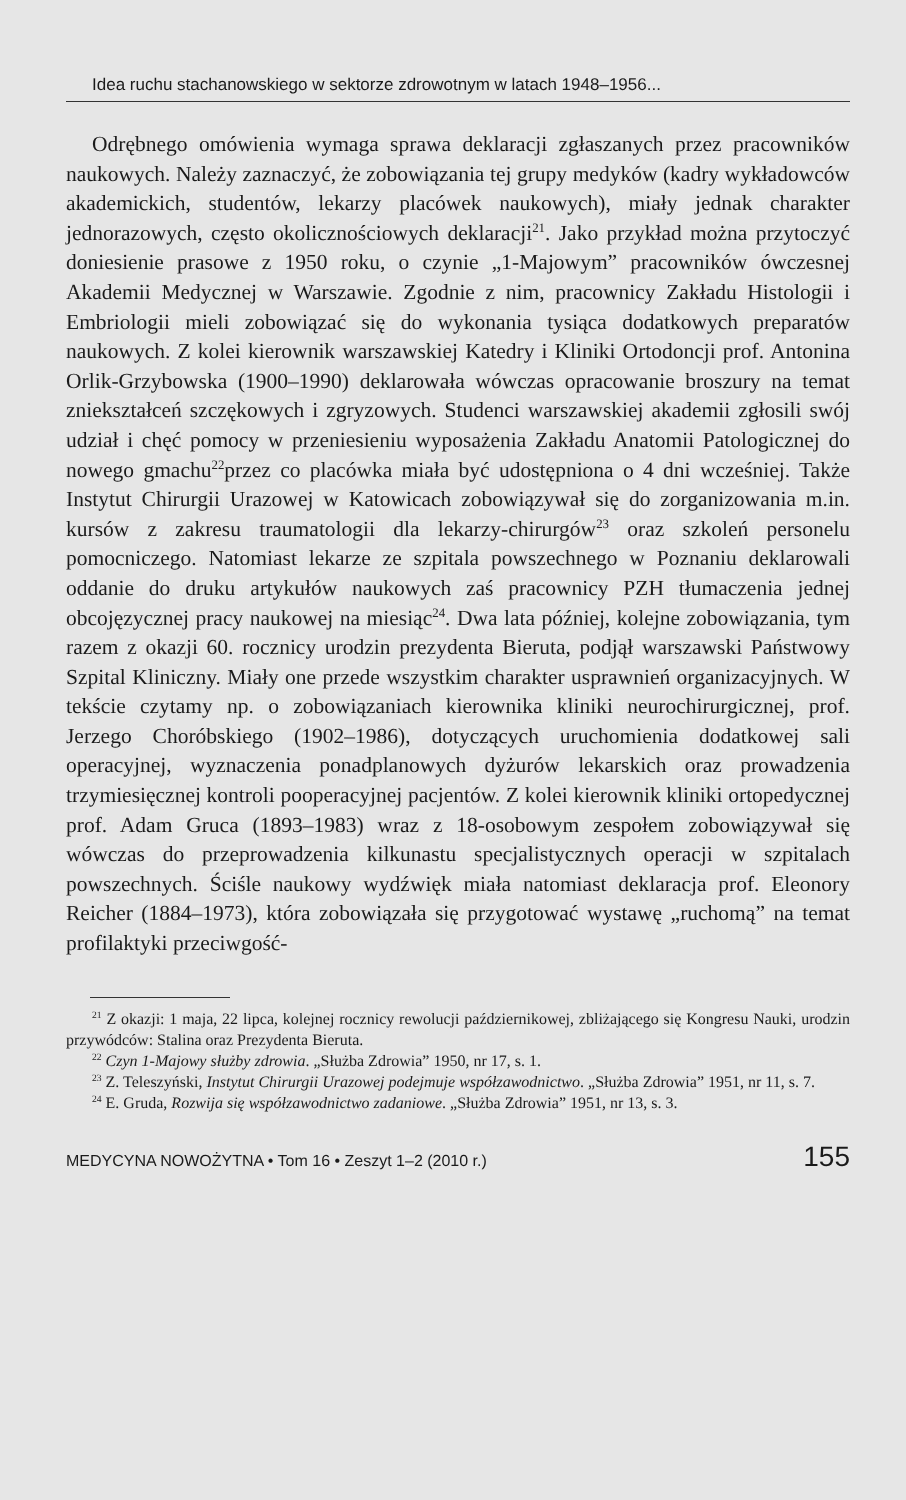Idea ruchu stachanowskiego w sektorze zdrowotnym w latach 1948–1956...
Odrębnego omówienia wymaga sprawa deklaracji zgłaszanych przez pracowników naukowych. Należy zaznaczyć, że zobowiązania tej grupy medyków (kadry wykładowców akademickich, studentów, lekarzy placówek naukowych), miały jednak charakter jednorazowych, często okolicznościowych deklaracji<sup>21</sup>. Jako przykład można przytoczyć doniesienie prasowe z 1950 roku, o czynie „1-Majowym” pracowników ówczesnej Akademii Medycznej w Warszawie. Zgodnie z nim, pracownicy Zakładu Histologii i Embriologii mieli zobowiązać się do wykonania tysiąca dodatkowych preparatów naukowych. Z kolei kierownik warszawskiej Katedry i Kliniki Ortodoncji prof. Antonina Orlik-Grzybowska (1900–1990) deklarowała wówczas opracowanie broszury na temat zniekształceń szczękowych i zgryzowych. Studenci warszawskiej akademii zgłosili swój udział i chęć pomocy w przeniesieniu wyposażenia Zakładu Anatomii Patologicznej do nowego gmachu<sup>22</sup>przez co placówka miała być udostępniona o 4 dni wcześniej. Także Instytut Chirurgii Urazowej w Katowicach zobowiązywał się do zorganizowania m.in. kursów z zakresu traumatologii dla lekarzy-chirurgów<sup>23</sup> oraz szkoleń personelu pomocniczego. Natomiast lekarze ze szpitala powszechnego w Poznaniu deklarowali oddanie do druku artykułów naukowych zaś pracownicy PZH tłumaczenia jednej obcojęzycznej pracy naukowej na miesiąc<sup>24</sup>. Dwa lata później, kolejne zobowiązania, tym razem z okazji 60. rocznicy urodzin prezydenta Bieruta, podjął warszawski Państwowy Szpital Kliniczny. Miały one przede wszystkim charakter usprawnień organizacyjnych. W tekście czytamy np. o zobowiązaniach kierownika kliniki neurochirurgicznej, prof. Jerzego Choróbskiego (1902–1986), dotyczących uruchomienia dodatkowej sali operacyjnej, wyznaczenia ponadplanowych dyżurów lekarskich oraz prowadzenia trzymiesięcznej kontroli pooperacyjnej pacjentów. Z kolei kierownik kliniki ortopedycznej prof. Adam Gruca (1893–1983) wraz z 18-osobowym zespołem zobowiązywał się wówczas do przeprowadzenia kilkunastu specjalistycznych operacji w szpitalach powszechnych. Ściśle naukowy wydźwięk miała natomiast deklaracja prof. Eleonory Reicher (1884–1973), która zobowiązała się przygotować wystawę „ruchomą” na temat profilaktyki przeciwgość-
<sup>21</sup> Z okazji: 1 maja, 22 lipca, kolejnej rocznicy rewolucji październikowej, zbliżającego się Kongresu Nauki, urodzin przywódców: Stalina oraz Prezydenta Bieruta.
<sup>22</sup> Czyn 1-Majowy służby zdrowia. „Służba Zdrowia” 1950, nr 17, s. 1.
<sup>23</sup> Z. Teleszyński, Instytut Chirurgii Urazowej podejmuje współzawodnictwo. „Służba Zdrowia” 1951, nr 11, s. 7.
<sup>24</sup> E. Gruda, Rozwija się współzawodnictwo zadaniowe. „Służba Zdrowia” 1951, nr 13, s. 3.
MEDYCYNA NOWOŻYTNA • Tom 16 • Zeszyt 1–2 (2010 r.) 155